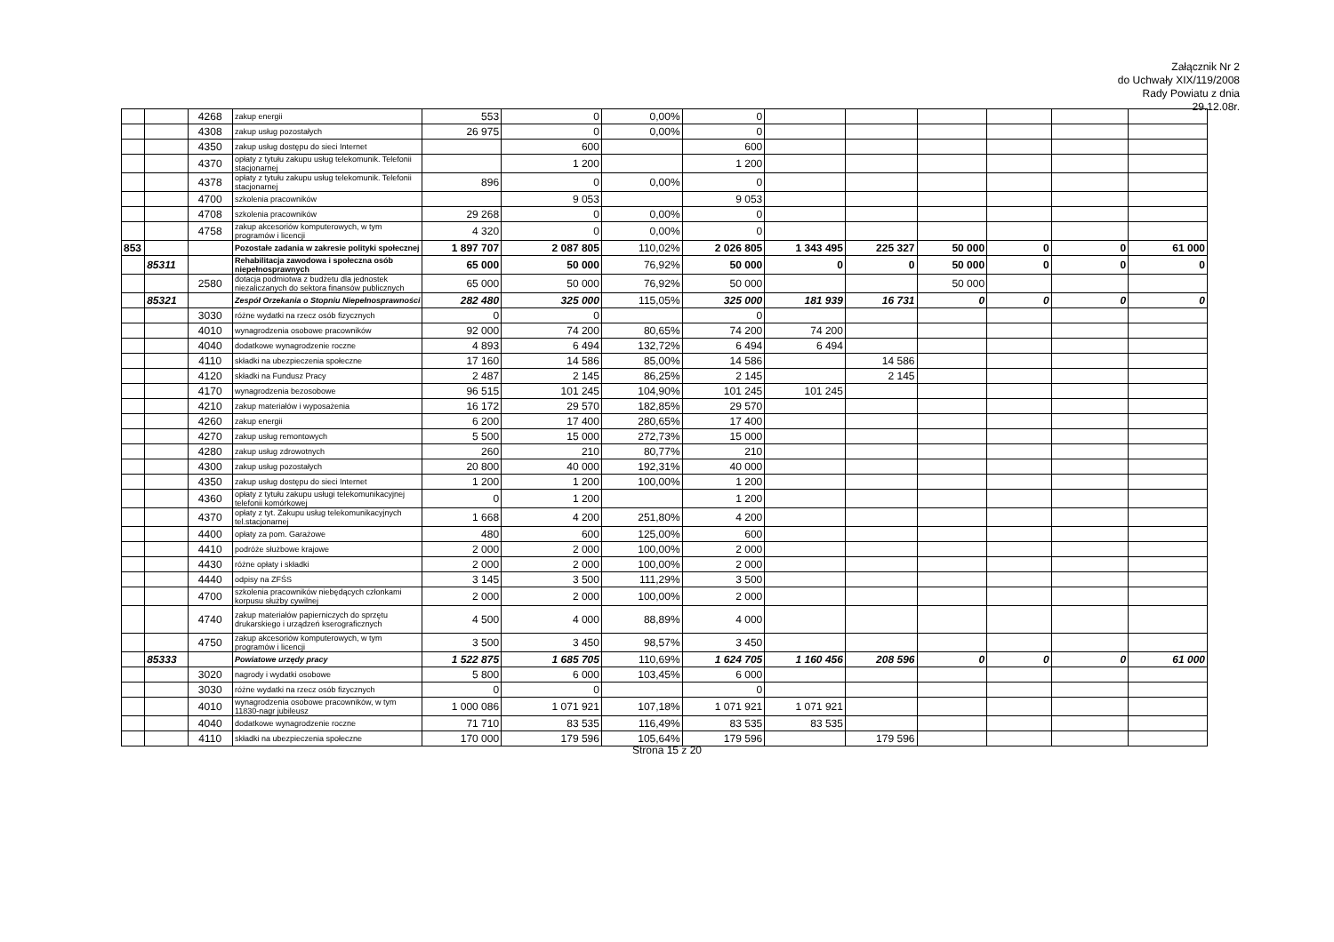Załącznik Nr 2
do Uchwały XIX/119/2008
Rady Powiatu z dnia
29.12.08r.
| | | 4268 | zakup energii | 553 | 0 | 0,00% | 0 | | | | | | |
| | | 4308 | zakup usług pozostałych | 26 975 | 0 | 0,00% | 0 | | | | | | |
| | | 4350 | zakup usług dostępu do sieci Internet | | 600 | | 600 | | | | | | |
| | | 4370 | opłaty z tytułu zakupu usług telekomunik. Telefonii stacjonarnej | | 1 200 | | 1 200 | | | | | | |
| | | 4378 | opłaty z tytułu zakupu usług telekomunik. Telefonii stacjonarnej | 896 | 0 | 0,00% | 0 | | | | | | |
| | | 4700 | szkolenia pracowników | | 9 053 | | 9 053 | | | | | | |
| | | 4708 | szkolenia pracowników | 29 268 | 0 | 0,00% | 0 | | | | | | |
| | | 4758 | zakup akcesoriów komputerowych, w tym programów i licencji | 4 320 | 0 | 0,00% | 0 | | | | | | |
| 853 | | | Pozostałe zadania w zakresie polityki społecznej | 1 897 707 | 2 087 805 | 110,02% | 2 026 805 | 1 343 495 | 225 327 | 50 000 | 0 | 0 | 61 000 |
| | 85311 | | Rehabilitacja zawodowa i społeczna osób niepełnosprawnych | 65 000 | 50 000 | 76,92% | 50 000 | 0 | 0 | 50 000 | 0 | 0 | 0 |
| | | 2580 | dotacja podmiotwa z budżetu dla jednostek niezaliczanych do sektora finansów publicznych | 65 000 | 50 000 | 76,92% | 50 000 | | | 50 000 | | | |
| | 85321 | | Zespół Orzekania o Stopniu Niepełnosprawności | 282 480 | 325 000 | 115,05% | 325 000 | 181 939 | 16 731 | 0 | 0 | 0 | 0 |
| | | 3030 | różne wydatki na rzecz osób fizycznych | 0 | 0 | | 0 | | | | | | |
| | | 4010 | wynagrodzenia osobowe pracowników | 92 000 | 74 200 | 80,65% | 74 200 | 74 200 | | | | | |
| | | 4040 | dodatkowe wynagrodzenie roczne | 4 893 | 6 494 | 132,72% | 6 494 | 6 494 | | | | | |
| | | 4110 | składki na ubezpieczenia społeczne | 17 160 | 14 586 | 85,00% | 14 586 | | 14 586 | | | | |
| | | 4120 | składki na Fundusz Pracy | 2 487 | 2 145 | 86,25% | 2 145 | | 2 145 | | | | |
| | | 4170 | wynagrodzenia bezosobowe | 96 515 | 101 245 | 104,90% | 101 245 | 101 245 | | | | | |
| | | 4210 | zakup materiałów i wyposażenia | 16 172 | 29 570 | 182,85% | 29 570 | | | | | | |
| | | 4260 | zakup energii | 6 200 | 17 400 | 280,65% | 17 400 | | | | | | |
| | | 4270 | zakup usług remontowych | 5 500 | 15 000 | 272,73% | 15 000 | | | | | | |
| | | 4280 | zakup usług zdrowotnych | 260 | 210 | 80,77% | 210 | | | | | | |
| | | 4300 | zakup usług pozostałych | 20 800 | 40 000 | 192,31% | 40 000 | | | | | | |
| | | 4350 | zakup usług dostępu do sieci Internet | 1 200 | 1 200 | 100,00% | 1 200 | | | | | | |
| | | 4360 | opłaty z tytułu zakupu usługi telekomunikacyjnej telefonii komórkowej | 0 | 1 200 | | 1 200 | | | | | | |
| | | 4370 | opłaty z tyt. Zakupu usług telekomunikacyjnych tel.stacjonarnej | 1 668 | 4 200 | 251,80% | 4 200 | | | | | | |
| | | 4400 | opłaty za pom. Garażowe | 480 | 600 | 125,00% | 600 | | | | | | |
| | | 4410 | podróże służbowe krajowe | 2 000 | 2 000 | 100,00% | 2 000 | | | | | | |
| | | 4430 | różne opłaty i składki | 2 000 | 2 000 | 100,00% | 2 000 | | | | | | |
| | | 4440 | odpisy na ZFŚS | 3 145 | 3 500 | 111,29% | 3 500 | | | | | | |
| | | 4700 | szkolenia pracowników niebędących członkami korpusu służby cywilnej | 2 000 | 2 000 | 100,00% | 2 000 | | | | | | |
| | | 4740 | zakup materiałów papierniczych do sprzętu drukarskiego i urządzeń kserograficznych | 4 500 | 4 000 | 88,89% | 4 000 | | | | | | |
| | | 4750 | zakup akcesoriów komputerowych, w tym programów i licencji | 3 500 | 3 450 | 98,57% | 3 450 | | | | | | |
| | 85333 | | Powiatowe urzędy pracy | 1 522 875 | 1 685 705 | 110,69% | 1 624 705 | 1 160 456 | 208 596 | 0 | 0 | 0 | 61 000 |
| | | 3020 | nagrody i wydatki osobowe | 5 800 | 6 000 | 103,45% | 6 000 | | | | | | |
| | | 3030 | różne wydatki na rzecz osób fizycznych | 0 | 0 | | 0 | | | | | | |
| | | 4010 | wynagrodzenia osobowe pracowników, w tym 11830-nagr jubileusz | 1 000 086 | 1 071 921 | 107,18% | 1 071 921 | 1 071 921 | | | | | |
| | | 4040 | dodatkowe wynagrodzenie roczne | 71 710 | 83 535 | 116,49% | 83 535 | 83 535 | | | | | |
| | | 4110 | składki na ubezpieczenia społeczne | 170 000 | 179 596 | 105,64% | 179 596 | | 179 596 | | | | |
Strona 15 z 20